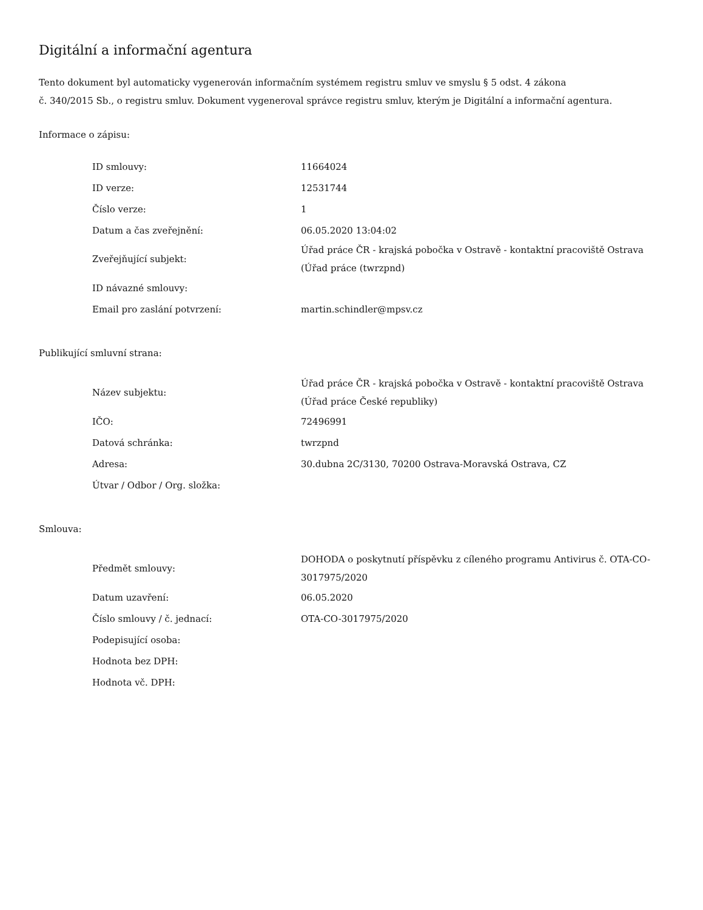Digitální a informační agentura
Tento dokument byl automaticky vygenerován informačním systémem registru smluv ve smyslu § 5 odst. 4 zákona
č. 340/2015 Sb., o registru smluv. Dokument vygeneroval správce registru smluv, kterým je Digitální a informační agentura.
Informace o zápisu:
| ID smlouvy: | 11664024 |
| ID verze: | 12531744 |
| Číslo verze: | 1 |
| Datum a čas zveřejnění: | 06.05.2020 13:04:02 |
| Zveřejňující subjekt: | Úřad práce ČR - krajská pobočka v Ostravě - kontaktní pracoviště Ostrava (Úřad práce (twrzpnd) |
| ID návazné smlouvy: | |
| Email pro zaslání potvrzení: | martin.schindler@mpsv.cz |
Publikující smluvní strana:
| Název subjektu: | Úřad práce ČR - krajská pobočka v Ostravě - kontaktní pracoviště Ostrava (Úřad práce České republiky) |
| IČO: | 72496991 |
| Datová schránka: | twrzpnd |
| Adresa: | 30.dubna 2C/3130, 70200 Ostrava-Moravská Ostrava, CZ |
| Útvar / Odbor / Org. složka: | |
Smlouva:
| Předmět smlouvy: | DOHODA o poskytnutí příspěvku z cíleného programu Antivirus č. OTA-CO-3017975/2020 |
| Datum uzavření: | 06.05.2020 |
| Číslo smlouvy / č. jednací: | OTA-CO-3017975/2020 |
| Podepisující osoba: | |
| Hodnota bez DPH: | |
| Hodnota vč. DPH: | |